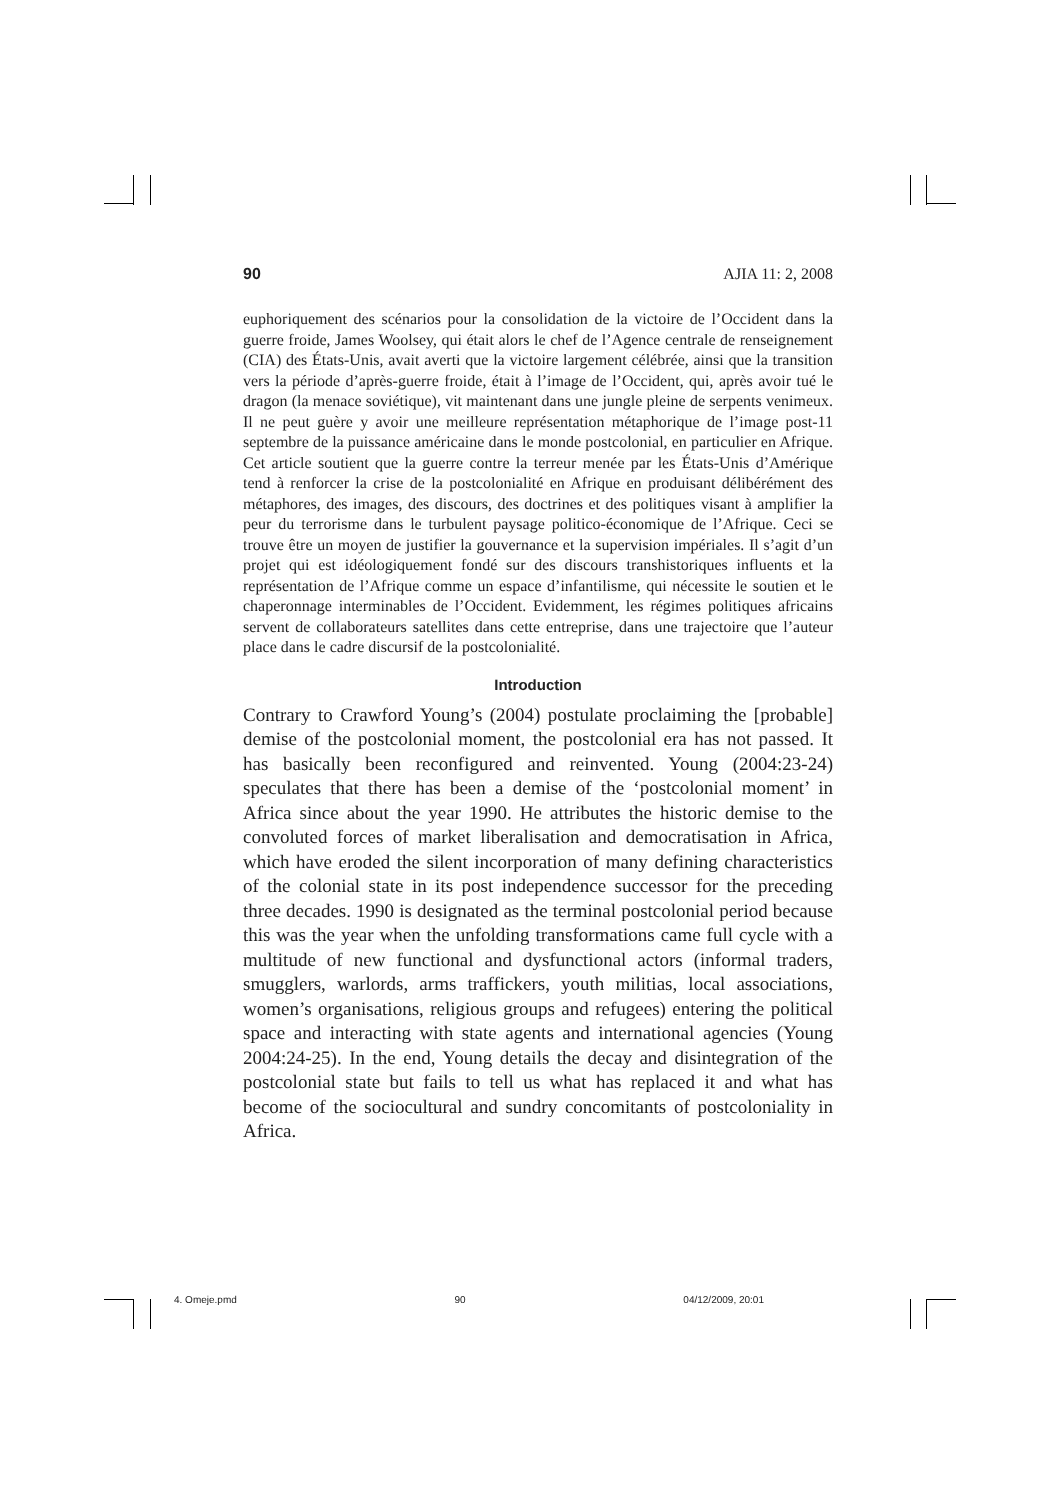90 AJIA 11: 2, 2008
euphoriquement des scénarios pour la consolidation de la victoire de l’Occident dans la guerre froide, James Woolsey, qui était alors le chef de l’Agence centrale de renseignement (CIA) des États-Unis, avait averti que la victoire largement célébrée, ainsi que la transition vers la période d’après-guerre froide, était à l’image de l’Occident, qui, après avoir tué le dragon (la menace soviétique), vit maintenant dans une jungle pleine de serpents venimeux. Il ne peut guère y avoir une meilleure représentation métaphorique de l’image post-11 septembre de la puissance américaine dans le monde postcolonial, en particulier en Afrique. Cet article soutient que la guerre contre la terreur menée par les États-Unis d’Amérique tend à renforcer la crise de la postcolonialité en Afrique en produisant délibérément des métaphores, des images, des discours, des doctrines et des politiques visant à amplifier la peur du terrorisme dans le turbulent paysage politico-économique de l’Afrique. Ceci se trouve être un moyen de justifier la gouvernance et la supervision impériales. Il s’agit d’un projet qui est idéologiquement fondé sur des discours transhistoriques influents et la représentation de l’Afrique comme un espace d’infantilisme, qui nécessite le soutien et le chaperonnage interminables de l’Occident. Evidemment, les régimes politiques africains servent de collaborateurs satellites dans cette entreprise, dans une trajectoire que l’auteur place dans le cadre discursif de la postcolonialité.
Introduction
Contrary to Crawford Young’s (2004) postulate proclaiming the [probable] demise of the postcolonial moment, the postcolonial era has not passed. It has basically been reconfigured and reinvented. Young (2004:23-24) speculates that there has been a demise of the ‘postcolonial moment’ in Africa since about the year 1990. He attributes the historic demise to the convoluted forces of market liberalisation and democratisation in Africa, which have eroded the silent incorporation of many defining characteristics of the colonial state in its post independence successor for the preceding three decades. 1990 is designated as the terminal postcolonial period because this was the year when the unfolding transformations came full cycle with a multitude of new functional and dysfunctional actors (informal traders, smugglers, warlords, arms traffickers, youth militias, local associations, women’s organisations, religious groups and refugees) entering the political space and interacting with state agents and international agencies (Young 2004:24-25). In the end, Young details the decay and disintegration of the postcolonial state but fails to tell us what has replaced it and what has become of the sociocultural and sundry concomitants of postcoloniality in Africa.
4. Omeje.pmd 90 04/12/2009, 20:01